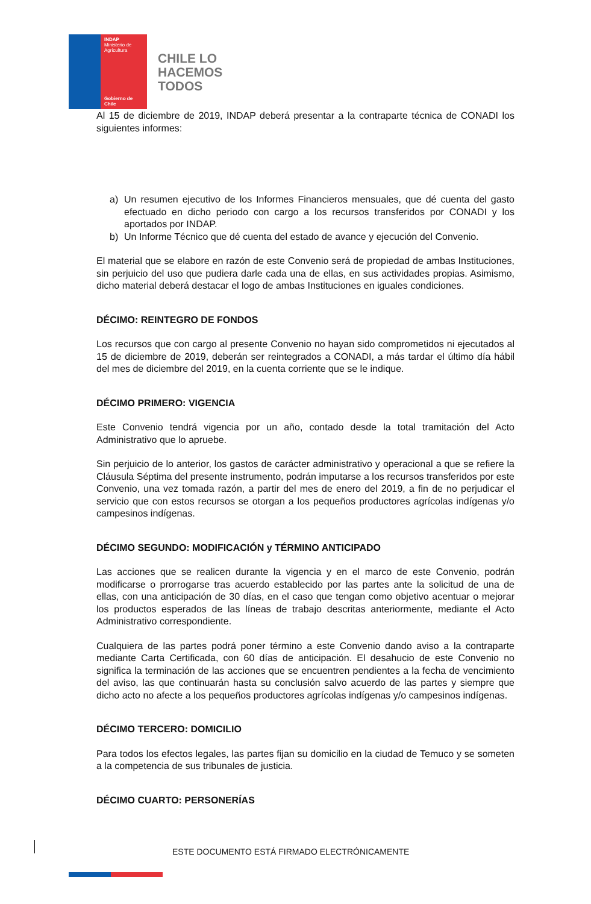INDAP
Ministerio de Agricultura
Gobierno de Chile
CHILE LO
HACEMOS
TODOS
Al 15 de diciembre de 2019, INDAP deberá presentar a la contraparte técnica de CONADI los siguientes informes:
a) Un resumen ejecutivo de los Informes Financieros mensuales, que dé cuenta del gasto efectuado en dicho periodo con cargo a los recursos transferidos por CONADI y los aportados por INDAP.
b) Un Informe Técnico que dé cuenta del estado de avance y ejecución del Convenio.
El material que se elabore en razón de este Convenio será de propiedad de ambas Instituciones, sin perjuicio del uso que pudiera darle cada una de ellas, en sus actividades propias. Asimismo, dicho material deberá destacar el logo de ambas Instituciones en iguales condiciones.
DÉCIMO: REINTEGRO DE FONDOS
Los recursos que con cargo al presente Convenio no hayan sido comprometidos ni ejecutados al 15 de diciembre de 2019, deberán ser reintegrados a CONADI, a más tardar el último día hábil del mes de diciembre del 2019, en la cuenta corriente que se le indique.
DÉCIMO PRIMERO: VIGENCIA
Este Convenio tendrá vigencia por un año, contado desde la total tramitación del Acto Administrativo que lo apruebe.
Sin perjuicio de lo anterior, los gastos de carácter administrativo y operacional a que se refiere la Cláusula Séptima del presente instrumento, podrán imputarse a los recursos transferidos por este Convenio, una vez tomada razón, a partir del mes de enero del 2019, a fin de no perjudicar el servicio que con estos recursos se otorgan a los pequeños productores agrícolas indígenas y/o campesinos indígenas.
DÉCIMO SEGUNDO: MODIFICACIÓN y TÉRMINO ANTICIPADO
Las acciones que se realicen durante la vigencia y en el marco de este Convenio, podrán modificarse o prorrogarse tras acuerdo establecido por las partes ante la solicitud de una de ellas, con una anticipación de 30 días, en el caso que tengan como objetivo acentuar o mejorar los productos esperados de las líneas de trabajo descritas anteriormente, mediante el Acto Administrativo correspondiente.
Cualquiera de las partes podrá poner término a este Convenio dando aviso a la contraparte mediante Carta Certificada, con 60 días de anticipación. El desahucio de este Convenio no significa la terminación de las acciones que se encuentren pendientes a la fecha de vencimiento del aviso, las que continuarán hasta su conclusión salvo acuerdo de las partes y siempre que dicho acto no afecte a los pequeños productores agrícolas indígenas y/o campesinos indígenas.
DÉCIMO TERCERO: DOMICILIO
Para todos los efectos legales, las partes fijan su domicilio en la ciudad de Temuco y se someten a la competencia de sus tribunales de justicia.
DÉCIMO CUARTO: PERSONERÍAS
ESTE DOCUMENTO ESTÁ FIRMADO ELECTRÓNICAMENTE